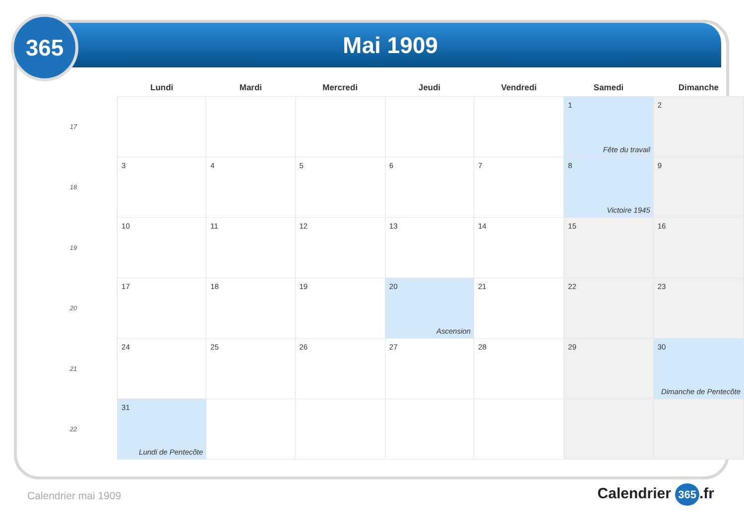Mai 1909
365
| | Lundi | Mardi | Mercredi | Jeudi | Vendredi | Samedi | Dimanche |
| --- | --- | --- | --- | --- | --- | --- | --- |
| 17 | | | | | | 1 Fête du travail | 2 |
| 18 | 3 | 4 | 5 | 6 | 7 | 8 Victoire 1945 | 9 |
| 19 | 10 | 11 | 12 | 13 | 14 | 15 | 16 |
| 20 | 17 | 18 | 19 | 20 Ascension | 21 | 22 | 23 |
| 21 | 24 | 25 | 26 | 27 | 28 | 29 | 30 Dimanche de Pentecôte |
| 22 | 31 Lundi de Pentecôte | | | | | | |
Calendrier mai 1909 Calendrier 365.fr